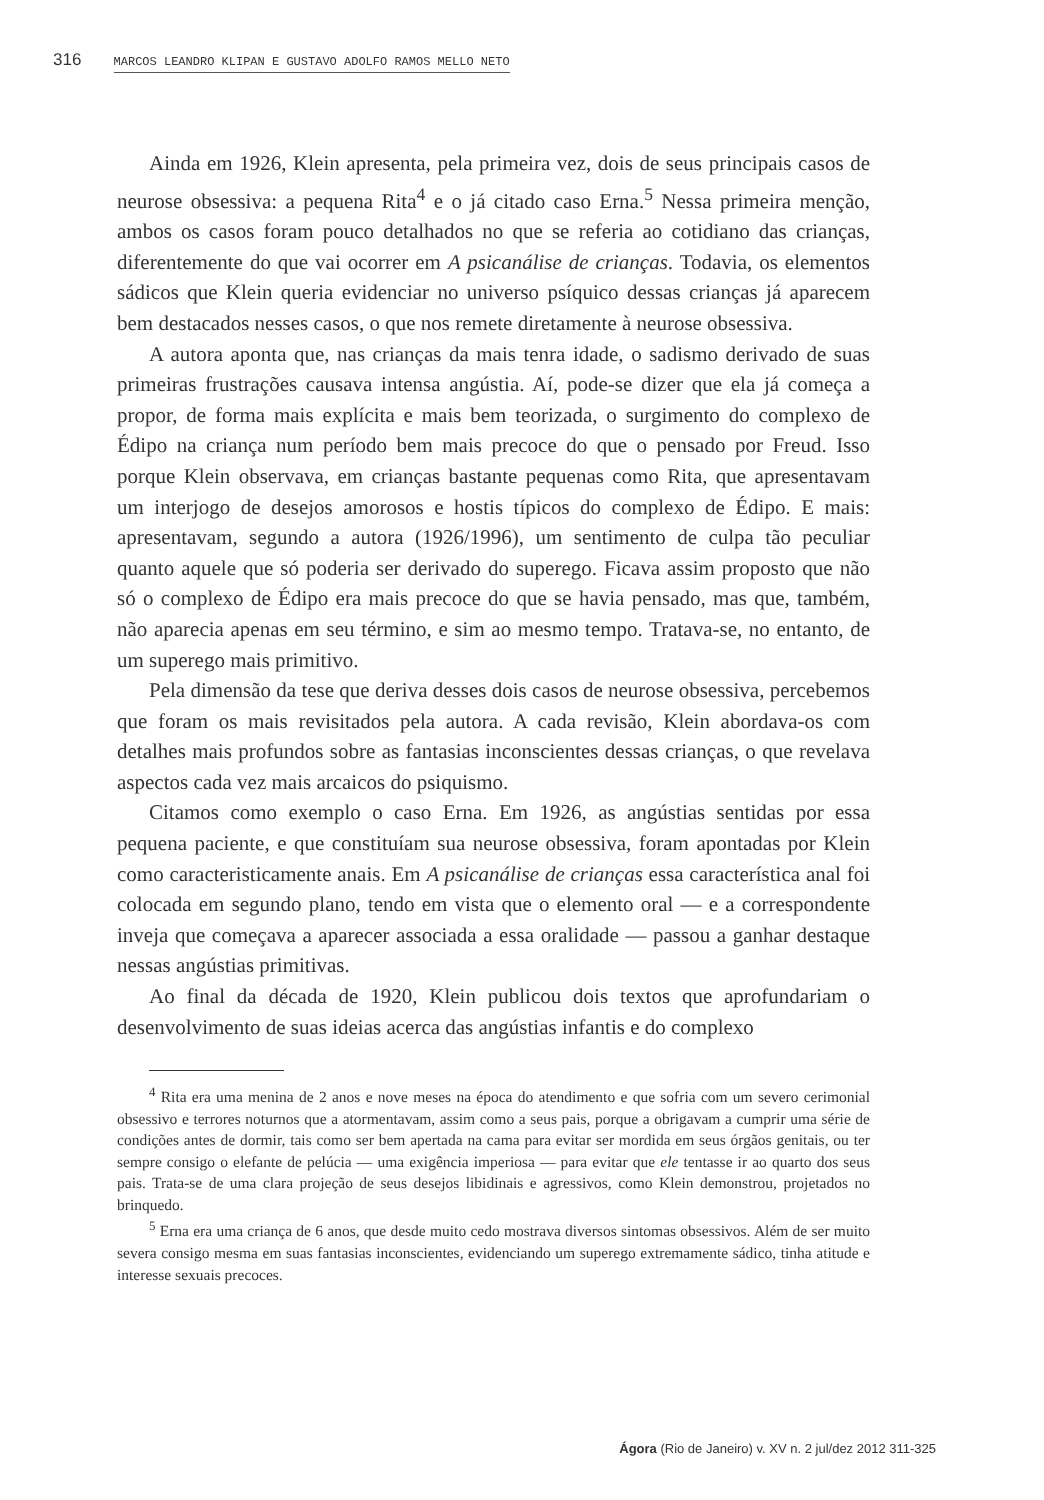316 MARCOS LEANDRO KLIPAN E GUSTAVO ADOLFO RAMOS MELLO NETO
Ainda em 1926, Klein apresenta, pela primeira vez, dois de seus principais casos de neurose obsessiva: a pequena Rita<sup>4</sup> e o já citado caso Erna.<sup>5</sup> Nessa primeira menção, ambos os casos foram pouco detalhados no que se referia ao cotidiano das crianças, diferentemente do que vai ocorrer em A psicanálise de crianças. Todavia, os elementos sádicos que Klein queria evidenciar no universo psíquico dessas crianças já aparecem bem destacados nesses casos, o que nos remete diretamente à neurose obsessiva.
A autora aponta que, nas crianças da mais tenra idade, o sadismo derivado de suas primeiras frustrações causava intensa angústia. Aí, pode-se dizer que ela já começa a propor, de forma mais explícita e mais bem teorizada, o surgimento do complexo de Édipo na criança num período bem mais precoce do que o pensado por Freud. Isso porque Klein observava, em crianças bastante pequenas como Rita, que apresentavam um interjogo de desejos amorosos e hostis típicos do complexo de Édipo. E mais: apresentavam, segundo a autora (1926/1996), um sentimento de culpa tão peculiar quanto aquele que só poderia ser derivado do superego. Ficava assim proposto que não só o complexo de Édipo era mais precoce do que se havia pensado, mas que, também, não aparecia apenas em seu término, e sim ao mesmo tempo. Tratava-se, no entanto, de um superego mais primitivo.
Pela dimensão da tese que deriva desses dois casos de neurose obsessiva, percebemos que foram os mais revisitados pela autora. A cada revisão, Klein abordava-os com detalhes mais profundos sobre as fantasias inconscientes dessas crianças, o que revelava aspectos cada vez mais arcaicos do psiquismo.
Citamos como exemplo o caso Erna. Em 1926, as angústias sentidas por essa pequena paciente, e que constituíam sua neurose obsessiva, foram apontadas por Klein como caracteristicamente anais. Em A psicanálise de crianças essa característica anal foi colocada em segundo plano, tendo em vista que o elemento oral — e a correspondente inveja que começava a aparecer associada a essa oralidade — passou a ganhar destaque nessas angústias primitivas.
Ao final da década de 1920, Klein publicou dois textos que aprofundariam o desenvolvimento de suas ideias acerca das angústias infantis e do complexo
<sup>4</sup> Rita era uma menina de 2 anos e nove meses na época do atendimento e que sofria com um severo cerimonial obsessivo e terrores noturnos que a atormentavam, assim como a seus pais, porque a obrigavam a cumprir uma série de condições antes de dormir, tais como ser bem apertada na cama para evitar ser mordida em seus órgãos genitais, ou ter sempre consigo o elefante de pelúcia — uma exigência imperiosa — para evitar que ele tentasse ir ao quarto dos seus pais. Trata-se de uma clara projeção de seus desejos libidinais e agressivos, como Klein demonstrou, projetados no brinquedo.
<sup>5</sup> Erna era uma criança de 6 anos, que desde muito cedo mostrava diversos sintomas obsessivos. Além de ser muito severa consigo mesma em suas fantasias inconscientes, evidenciando um superego extremamente sádico, tinha atitude e interesse sexuais precoces.
Ágora (Rio de Janeiro) v. XV n. 2 jul/dez 2012 311-325